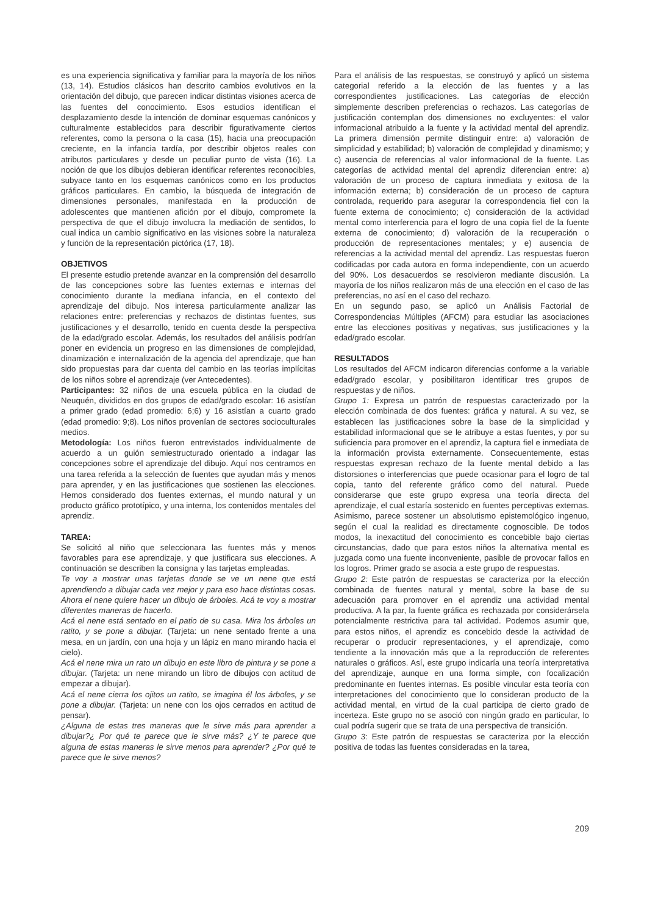es una experiencia significativa y familiar para la mayoría de los niños (13, 14). Estudios clásicos han descrito cambios evolutivos en la orientación del dibujo, que parecen indicar distintas visiones acerca de las fuentes del conocimiento. Esos estudios identifican el desplazamiento desde la intención de dominar esquemas canónicos y culturalmente establecidos para describir figurativamente ciertos referentes, como la persona o la casa (15), hacia una preocupación creciente, en la infancia tardía, por describir objetos reales con atributos particulares y desde un peculiar punto de vista (16). La noción de que los dibujos debieran identificar referentes reconocibles, subyace tanto en los esquemas canónicos como en los productos gráficos particulares. En cambio, la búsqueda de integración de dimensiones personales, manifestada en la producción de adolescentes que mantienen afición por el dibujo, compromete la perspectiva de que el dibujo involucra la mediación de sentidos, lo cual indica un cambio significativo en las visiones sobre la naturaleza y función de la representación pictórica (17, 18).
OBJETIVOS
El presente estudio pretende avanzar en la comprensión del desarrollo de las concepciones sobre las fuentes externas e internas del conocimiento durante la mediana infancia, en el contexto del aprendizaje del dibujo. Nos interesa particularmente analizar las relaciones entre: preferencias y rechazos de distintas fuentes, sus justificaciones y el desarrollo, tenido en cuenta desde la perspectiva de la edad/grado escolar. Además, los resultados del análisis podrían poner en evidencia un progreso en las dimensiones de complejidad, dinamización e internalización de la agencia del aprendizaje, que han sido propuestas para dar cuenta del cambio en las teorías implícitas de los niños sobre el aprendizaje (ver Antecedentes).
Participantes: 32 niños de una escuela pública en la ciudad de Neuquén, divididos en dos grupos de edad/grado escolar: 16 asistían a primer grado (edad promedio: 6;6) y 16 asistían a cuarto grado (edad promedio: 9;8). Los niños provenían de sectores socioculturales medios.
Metodología: Los niños fueron entrevistados individualmente de acuerdo a un guión semiestructurado orientado a indagar las concepciones sobre el aprendizaje del dibujo. Aquí nos centramos en una tarea referida a la selección de fuentes que ayudan más y menos para aprender, y en las justificaciones que sostienen las elecciones. Hemos considerado dos fuentes externas, el mundo natural y un producto gráfico prototípico, y una interna, los contenidos mentales del aprendiz.
TAREA:
Se solicitó al niño que seleccionara las fuentes más y menos favorables para ese aprendizaje, y que justificara sus elecciones. A continuación se describen la consigna y las tarjetas empleadas.
Te voy a mostrar unas tarjetas donde se ve un nene que está aprendiendo a dibujar cada vez mejor y para eso hace distintas cosas. Ahora el nene quiere hacer un dibujo de árboles. Acá te voy a mostrar diferentes maneras de hacerlo.
Acá el nene está sentado en el patio de su casa. Mira los árboles un ratito, y se pone a dibujar. (Tarjeta: un nene sentado frente a una mesa, en un jardín, con una hoja y un lápiz en mano mirando hacia el cielo).
Acá el nene mira un rato un dibujo en este libro de pintura y se pone a dibujar. (Tarjeta: un nene mirando un libro de dibujos con actitud de empezar a dibujar).
Acá el nene cierra los ojitos un ratito, se imagina él los árboles, y se pone a dibujar. (Tarjeta: un nene con los ojos cerrados en actitud de pensar).
¿Alguna de estas tres maneras que le sirve más para aprender a dibujar?¿ Por qué te parece que le sirve más? ¿Y te parece que alguna de estas maneras le sirve menos para aprender? ¿Por qué te parece que le sirve menos?
Para el análisis de las respuestas, se construyó y aplicó un sistema categorial referido a la elección de las fuentes y a las correspondientes justificaciones. Las categorías de elección simplemente describen preferencias o rechazos. Las categorías de justificación contemplan dos dimensiones no excluyentes: el valor informacional atribuido a la fuente y la actividad mental del aprendiz. La primera dimensión permite distinguir entre: a) valoración de simplicidad y estabilidad; b) valoración de complejidad y dinamismo; y c) ausencia de referencias al valor informacional de la fuente. Las categorías de actividad mental del aprendiz diferencian entre: a) valoración de un proceso de captura inmediata y exitosa de la información externa; b) consideración de un proceso de captura controlada, requerido para asegurar la correspondencia fiel con la fuente externa de conocimiento; c) consideración de la actividad mental como interferencia para el logro de una copia fiel de la fuente externa de conocimiento; d) valoración de la recuperación o producción de representaciones mentales; y e) ausencia de referencias a la actividad mental del aprendiz. Las respuestas fueron codificadas por cada autora en forma independiente, con un acuerdo del 90%. Los desacuerdos se resolvieron mediante discusión. La mayoría de los niños realizaron más de una elección en el caso de las preferencias, no así en el caso del rechazo.
En un segundo paso, se aplicó un Análisis Factorial de Correspondencias Múltiples (AFCM) para estudiar las asociaciones entre las elecciones positivas y negativas, sus justificaciones y la edad/grado escolar.
RESULTADOS
Los resultados del AFCM indicaron diferencias conforme a la variable edad/grado escolar, y posibilitaron identificar tres grupos de respuestas y de niños.
Grupo 1: Expresa un patrón de respuestas caracterizado por la elección combinada de dos fuentes: gráfica y natural. A su vez, se establecen las justificaciones sobre la base de la simplicidad y estabilidad informacional que se le atribuye a estas fuentes, y por su suficiencia para promover en el aprendiz, la captura fiel e inmediata de la información provista externamente. Consecuentemente, estas respuestas expresan rechazo de la fuente mental debido a las distorsiones o interferencias que puede ocasionar para el logro de tal copia, tanto del referente gráfico como del natural. Puede considerarse que este grupo expresa una teoría directa del aprendizaje, el cual estaría sostenido en fuentes perceptivas externas. Asimismo, parece sostener un absolutismo epistemológico ingenuo, según el cual la realidad es directamente cognoscible. De todos modos, la inexactitud del conocimiento es concebible bajo ciertas circunstancias, dado que para estos niños la alternativa mental es juzgada como una fuente inconveniente, pasible de provocar fallos en los logros. Primer grado se asocia a este grupo de respuestas.
Grupo 2: Este patrón de respuestas se caracteriza por la elección combinada de fuentes natural y mental, sobre la base de su adecuación para promover en el aprendiz una actividad mental productiva. A la par, la fuente gráfica es rechazada por considerársela potencialmente restrictiva para tal actividad. Podemos asumir que, para estos niños, el aprendiz es concebido desde la actividad de recuperar o producir representaciones, y el aprendizaje, como tendiente a la innovación más que a la reproducción de referentes naturales o gráficos. Así, este grupo indicaría una teoría interpretativa del aprendizaje, aunque en una forma simple, con focalización predominante en fuentes internas. Es posible vincular esta teoría con interpretaciones del conocimiento que lo consideran producto de la actividad mental, en virtud de la cual participa de cierto grado de incerteza. Este grupo no se asoció con ningún grado en particular, lo cual podría sugerir que se trata de una perspectiva de transición.
Grupo 3: Este patrón de respuestas se caracteriza por la elección positiva de todas las fuentes consideradas en la tarea,
209